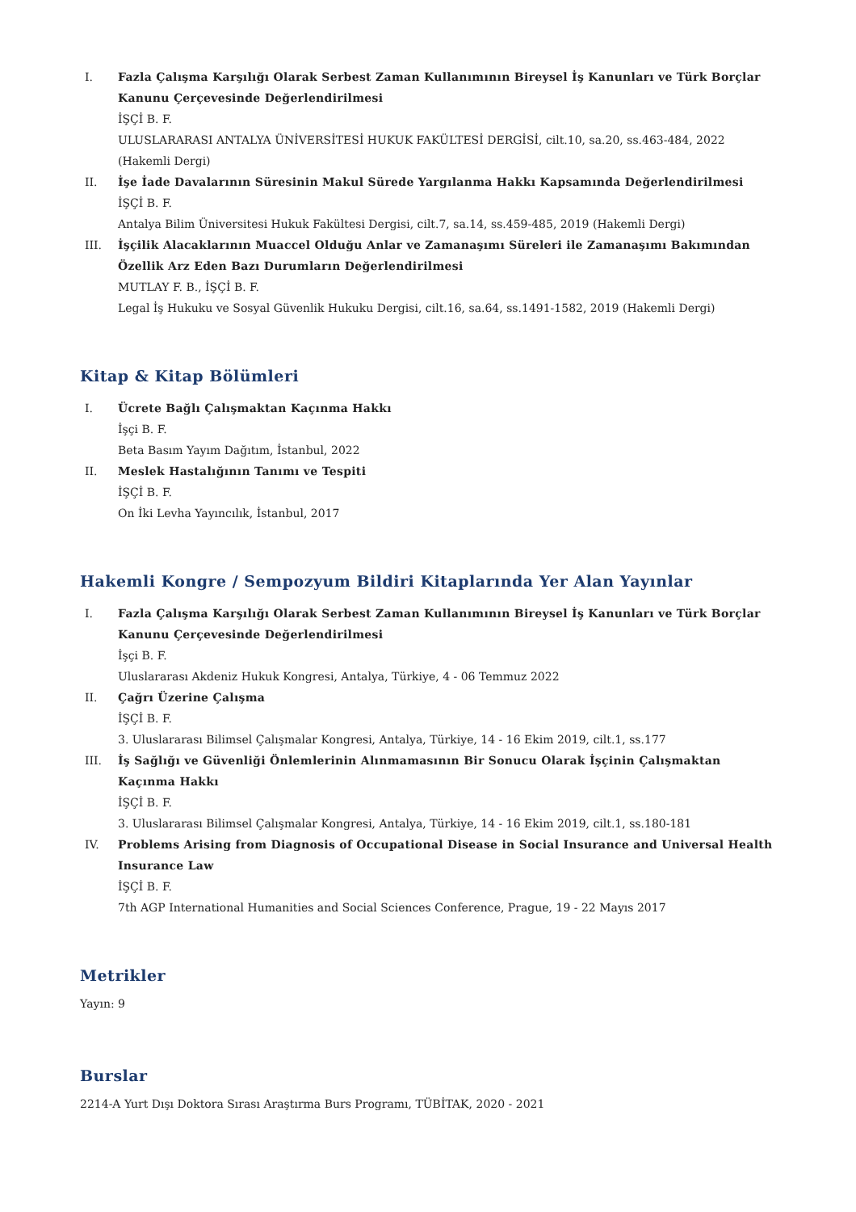I. Fazla Çalışma Karşılığı Olarak Serbest Zaman Kullanımının Bireysel İş Kanunları ve Türk Borçlar Kanunu Çerçevesinde Değerlendirilmesi
İŞÇİ B. F.
ULUSLARARASI ANTALYA ÜNİVERSİTESİ HUKUK FAKÜLTESİ DERGİSİ, cilt.10, sa.20, ss.463-484, 2022 (Hakemli Dergi)
II. İşe İade Davalarının Süresinin Makul Sürede Yargılanma Hakkı Kapsamında Değerlendirilmesi
İŞÇİ B. F.
Antalya Bilim Üniversitesi Hukuk Fakültesi Dergisi, cilt.7, sa.14, ss.459-485, 2019 (Hakemli Dergi)
III. İşçilik Alacaklarının Muaccel Olduğu Anlar ve Zamanaşımı Süreleri ile Zamanaşımı Bakımından Özellik Arz Eden Bazı Durumların Değerlendirilmesi
MUTLAY F. B., İŞÇİ B. F.
Legal İş Hukuku ve Sosyal Güvenlik Hukuku Dergisi, cilt.16, sa.64, ss.1491-1582, 2019 (Hakemli Dergi)
Kitap & Kitap Bölümleri
I. Ücrete Bağlı Çalışmaktan Kaçınma Hakkı
İşçi B. F.
Beta Basım Yayım Dağıtım, İstanbul, 2022
II. Meslek Hastalığının Tanımı ve Tespiti
İŞÇİ B. F.
On İki Levha Yayıncılık, İstanbul, 2017
Hakemli Kongre / Sempozyum Bildiri Kitaplarında Yer Alan Yayınlar
I. Fazla Çalışma Karşılığı Olarak Serbest Zaman Kullanımının Bireysel İş Kanunları ve Türk Borçlar Kanunu Çerçevesinde Değerlendirilmesi
İşçi B. F.
Uluslararası Akdeniz Hukuk Kongresi, Antalya, Türkiye, 4 - 06 Temmuz 2022
II. Çağrı Üzerine Çalışma
İŞÇİ B. F.
3. Uluslararası Bilimsel Çalışmalar Kongresi, Antalya, Türkiye, 14 - 16 Ekim 2019, cilt.1, ss.177
III. İş Sağlığı ve Güvenliği Önlemlerinin Alınmamasının Bir Sonucu Olarak İşçinin Çalışmaktan Kaçınma Hakkı
İŞÇİ B. F.
3. Uluslararası Bilimsel Çalışmalar Kongresi, Antalya, Türkiye, 14 - 16 Ekim 2019, cilt.1, ss.180-181
IV. Problems Arising from Diagnosis of Occupational Disease in Social Insurance and Universal Health Insurance Law
İŞÇİ B. F.
7th AGP International Humanities and Social Sciences Conference, Prague, 19 - 22 Mayıs 2017
Metrikler
Yayın: 9
Burslar
2214-A Yurt Dışı Doktora Sırası Araştırma Burs Programı, TÜBİTAK, 2020 - 2021